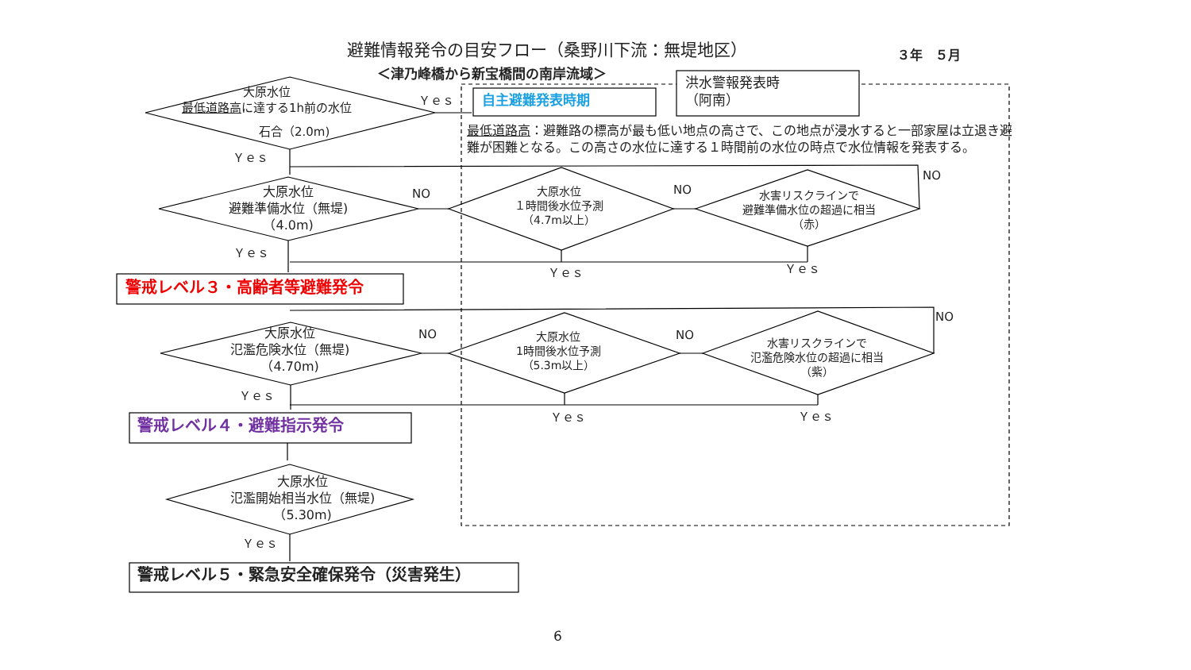避難情報発令の目安フロー（桑野川下流：無堤地区） ３年　５月
＜津乃峰橋から新宝橋間の南岸流域＞
大原水位
最低道路高に達する1h前の水位
石合（2.0m)
Ｙｅｓ 自主避難発表時期
洪水警報発表時
（阿南）
最低道路高：避難路の標高が最も低い地点の高さで、この地点が浸水すると一部家屋は立退き避
難が困難となる。この高さの水位に達する１時間前の水位の時点で水位情報を発表する。
Ｙｅｓ
大原水位
避難準備水位（無堤)
（4.0m)
NO
大原水位
１時間後水位予測
（4.7m以上）
NO
水害リスクラインで
避難準備水位の超過に相当
（赤）
NO
Ｙｅｓ
Ｙｅｓ Ｙｅｓ
警戒レベル３・高齢者等避難発令
大原水位
氾濫危険水位（無堤)
（4.70m)
NO
大原水位
1時間後水位予測
（5.3m以上）
NO
水害リスクラインで
氾濫危険水位の超過に相当
（紫）
NO
Ｙｅｓ
Ｙｅｓ Ｙｅｓ
警戒レベル４・避難指示発令
大原水位
氾濫開始相当水位（無堤)
（5.30m)
Ｙｅｓ
警戒レベル５・緊急安全確保発令（災害発生）
6